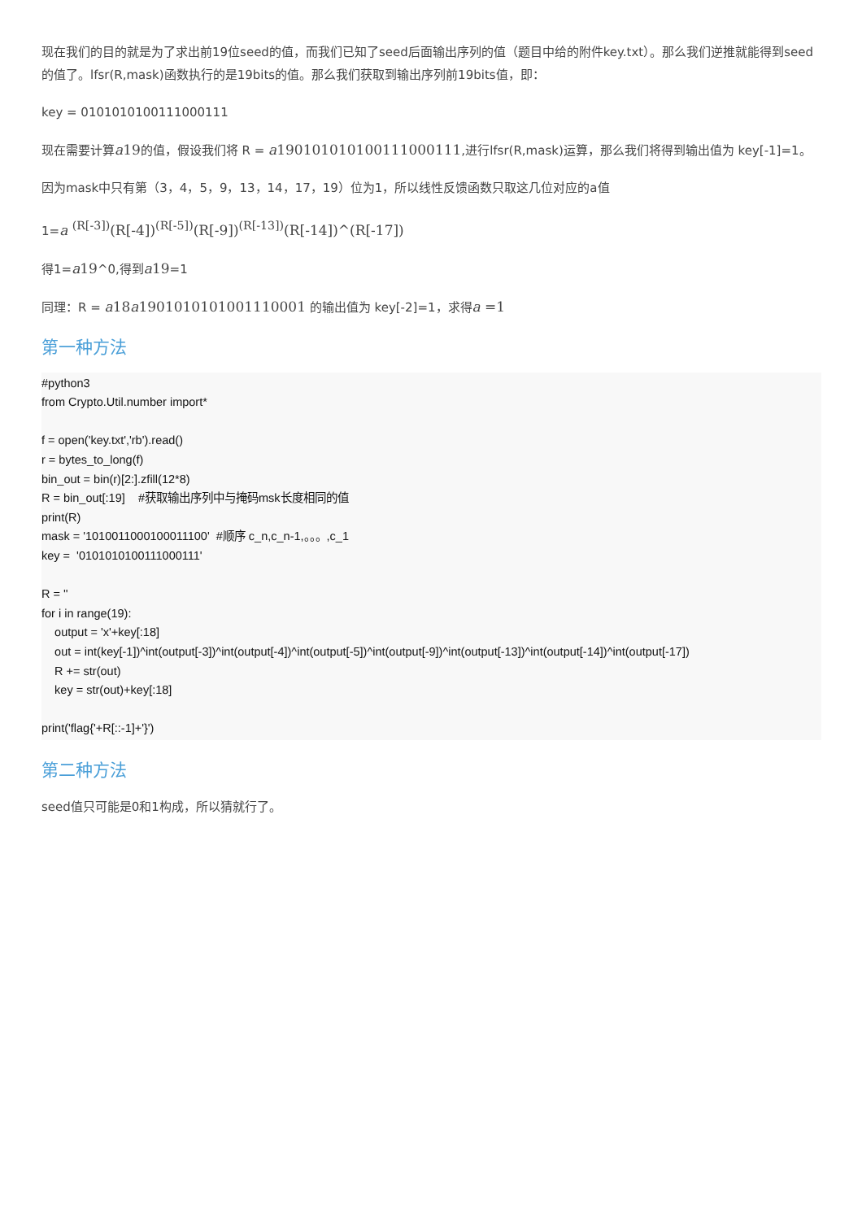现在我们的目的就是为了求出前19位seed的值，而我们已知了seed后面输出序列的值（题目中给的附件key.txt）。那么我们逆推就能得到seed的值了。lfsr(R,mask)函数执行的是19bits的值。那么我们获取到输出序列前19bits值，即：
key = 0101010100111000111
现在需要计算a19的值，假设我们将 R = a190101010100111000111,进行lfsr(R,mask)运算，那么我们将得到输出值为 key[-1]=1。
因为mask中只有第（3，4，5，9，13，14，17，19）位为1，所以线性反馈函数只取这几位对应的a值
1=a <sup>(R[-3])</sup>(R[-4])<sup>(R[-5])</sup>(R[-9])<sup>(R[-13])</sup>(R[-14])^(R[-17])
得1=a19^0,得到a19=1
同理：R = a18a1901010101001110001 的输出值为 key[-2]=1，求得a =1
第一种方法
#python3
from Crypto.Util.number import*

f = open('key.txt','rb').read()
r = bytes_to_long(f)
bin_out = bin(r)[2:].zfill(12*8)
R = bin_out[:19]    #获取输出序列中与掩码msk长度相同的值
print(R)
mask = '1010011000100011100'  #顺序 c_n,c_n-1,。。。,c_1
key =  '0101010100111000111'

R = ''
for i in range(19):
    output = 'x'+key[:18]
    out = int(key[-1])^int(output[-3])^int(output[-4])^int(output[-5])^int(output[-9])^int(output[-13])^int(output[-14])^int(output[-17])
    R += str(out)
    key = str(out)+key[:18]

print('flag{'+R[::-1]+'}')
第二种方法
seed值只可能是0和1构成，所以猜就行了。